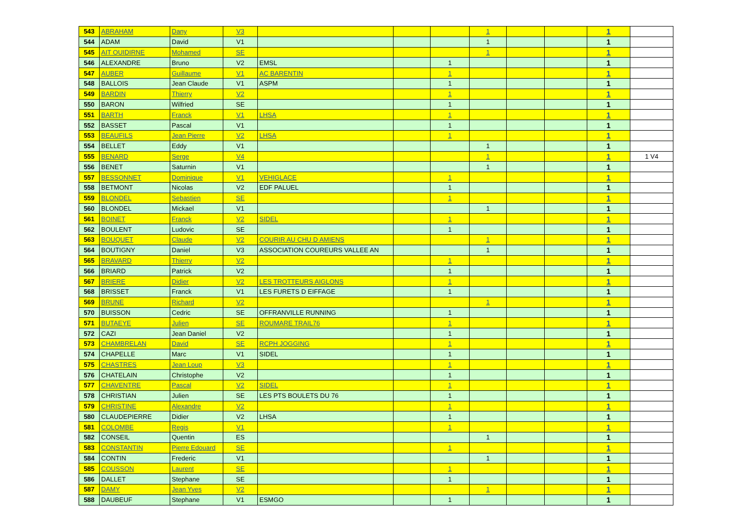| 543 | ABRAHAM | Dany | V3 | | | | 1 | | | 1 | |
| 544 | ADAM | David | V1 | | | | 1 | | | 1 | |
| 545 | AIT OUIDIRNE | Mohamed | SE | | | | 1 | | | 1 | |
| 546 | ALEXANDRE | Bruno | V2 | EMSL | | 1 | | | | 1 | |
| 547 | AUBER | Guillaume | V1 | AC BARENTIN | | 1 | | | | 1 | |
| 548 | BALLOIS | Jean Claude | V1 | ASPM | | 1 | | | | 1 | |
| 549 | BARDIN | Thierry | V2 | | | 1 | | | | 1 | |
| 550 | BARON | Wilfried | SE | | | 1 | | | | 1 | |
| 551 | BARTH | Franck | V1 | LHSA | | 1 | | | | 1 | |
| 552 | BASSET | Pascal | V1 | | | 1 | | | | 1 | |
| 553 | BEAUFILS | Jean Pierre | V2 | LHSA | | 1 | | | | 1 | |
| 554 | BELLET | Eddy | V1 | | | | 1 | | | 1 | |
| 555 | BENARD | Serge | V4 | | | | 1 | | | 1 | 1 V4 |
| 556 | BENET | Saturnin | V1 | | | | 1 | | | 1 | |
| 557 | BESSONNET | Dominique | V1 | VEHIGLACE | | 1 | | | | 1 | |
| 558 | BETMONT | Nicolas | V2 | EDF PALUEL | | 1 | | | | 1 | |
| 559 | BLONDEL | Sebastien | SE | | | 1 | | | | 1 | |
| 560 | BLONDEL | Mickael | V1 | | | | 1 | | | 1 | |
| 561 | BOINET | Franck | V2 | SIDEL | | 1 | | | | 1 | |
| 562 | BOULENT | Ludovic | SE | | | 1 | | | | 1 | |
| 563 | BOUQUET | Claude | V2 | COURIR AU CHU D AMIENS | | | 1 | | | 1 | |
| 564 | BOUTIGNY | Daniel | V3 | ASSOCIATION COUREURS VALLEE AN | | | 1 | | | 1 | |
| 565 | BRAVARD | Thierry | V2 | | | 1 | | | | 1 | |
| 566 | BRIARD | Patrick | V2 | | | 1 | | | | 1 | |
| 567 | BRIERE | Didier | V2 | LES TROTTEURS AIGLONS | | 1 | | | | 1 | |
| 568 | BRISSET | Franck | V1 | LES FURETS D EIFFAGE | | 1 | | | | 1 | |
| 569 | BRUNE | Richard | V2 | | | | 1 | | | 1 | |
| 570 | BUISSON | Cedric | SE | OFFRANVILLE RUNNING | | 1 | | | | 1 | |
| 571 | BUTAEYE | Julien | SE | ROUMARE TRAIL76 | | 1 | | | | 1 | |
| 572 | CAZI | Jean Daniel | V2 | | | 1 | | | | 1 | |
| 573 | CHAMBRELAN | David | SE | RCPH JOGGING | | 1 | | | | 1 | |
| 574 | CHAPELLE | Marc | V1 | SIDEL | | 1 | | | | 1 | |
| 575 | CHASTRES | Jean Loup | V3 | | | 1 | | | | 1 | |
| 576 | CHATELAIN | Christophe | V2 | | | 1 | | | | 1 | |
| 577 | CHAVENTRE | Pascal | V2 | SIDEL | | 1 | | | | 1 | |
| 578 | CHRISTIAN | Julien | SE | LES PTS BOULETS DU 76 | | 1 | | | | 1 | |
| 579 | CHRISTINE | Alexandre | V2 | | | 1 | | | | 1 | |
| 580 | CLAUDEPIERRE | Didier | V2 | LHSA | | 1 | | | | 1 | |
| 581 | COLOMBE | Regis | V1 | | | 1 | | | | 1 | |
| 582 | CONSEIL | Quentin | ES | | | | 1 | | | 1 | |
| 583 | CONSTANTIN | Pierre Edouard | SE | | | 1 | | | | 1 | |
| 584 | CONTIN | Frederic | V1 | | | | 1 | | | 1 | |
| 585 | COUSSON | Laurent | SE | | | 1 | | | | 1 | |
| 586 | DALLET | Stephane | SE | | | 1 | | | | 1 | |
| 587 | DAMY | Jean Yves | V2 | | | | 1 | | | 1 | |
| 588 | DAUBEUF | Stephane | V1 | ESMGO | | 1 | | | | 1 | |